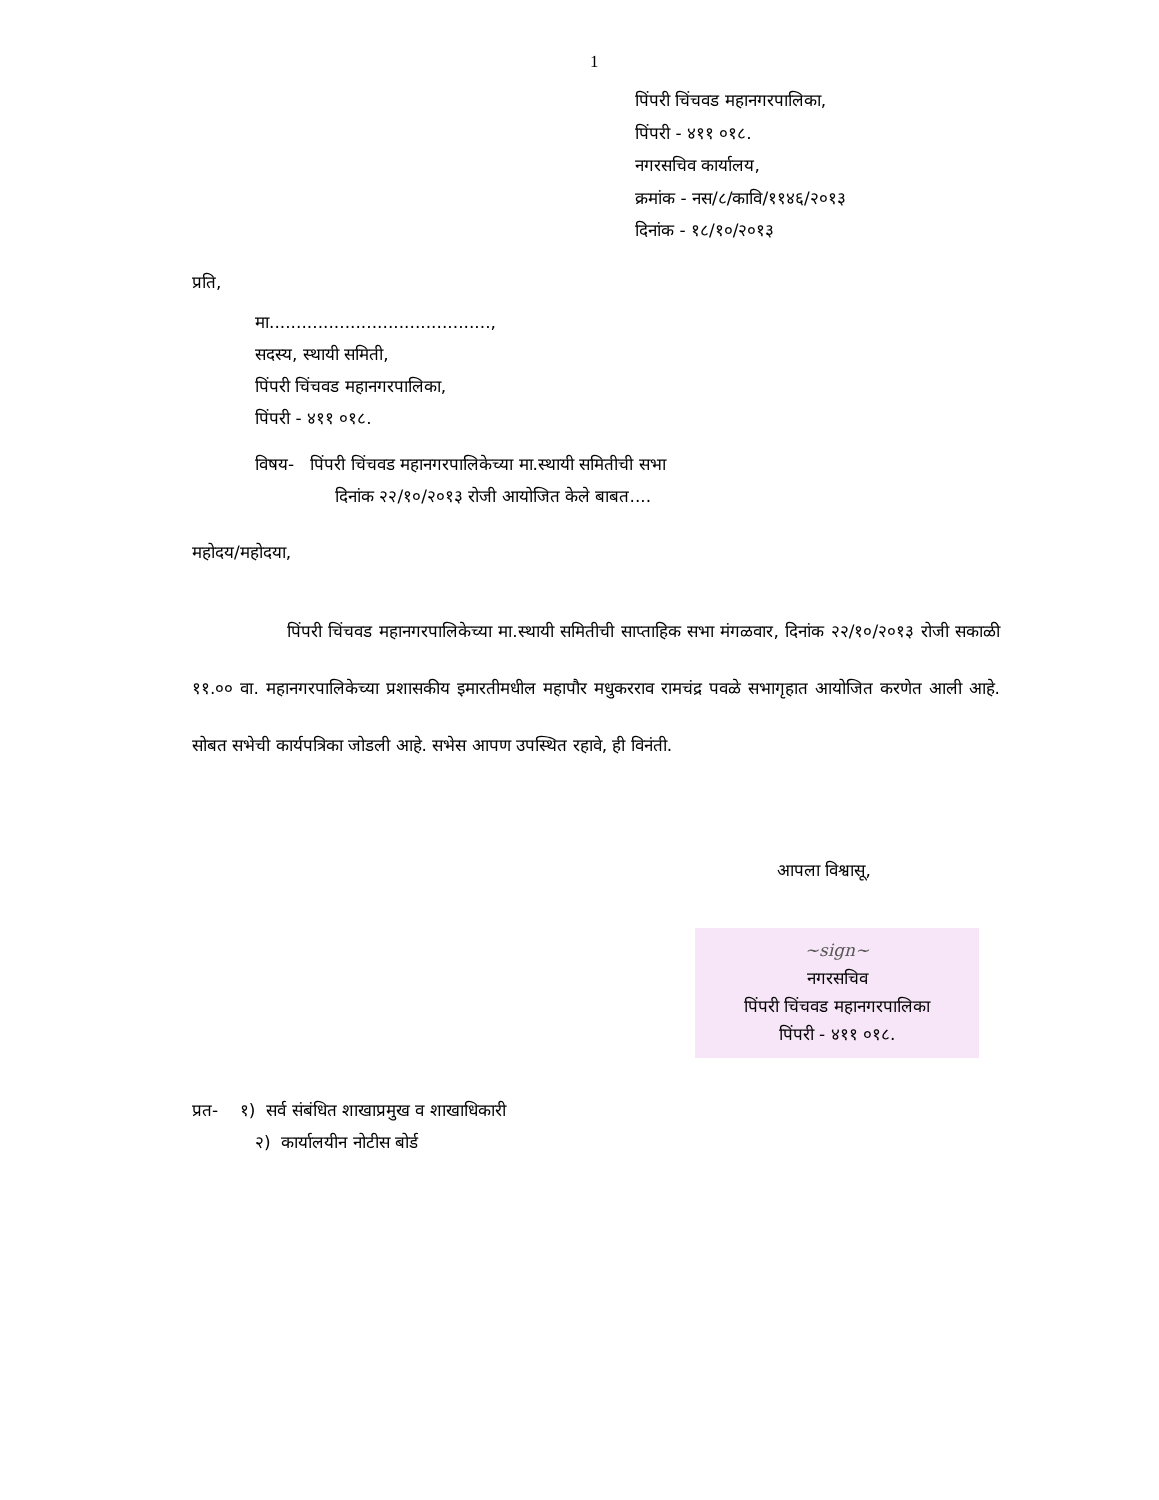1
पिंपरी चिंचवड महानगरपालिका,
पिंपरी - ४११ ०१८.
नगरसचिव कार्यालय,
क्रमांक - नस/८/कावि/११४६/२०१३
दिनांक - १८/१०/२०१३
प्रति,
मा.........................................,
सदस्य, स्थायी समिती,
पिंपरी चिंचवड महानगरपालिका,
पिंपरी - ४११ ०१८.
विषय- पिंपरी चिंचवड महानगरपालिकेच्या मा.स्थायी समितीची सभा
दिनांक २२/१०/२०१३ रोजी आयोजित केले बाबत....
महोदय/महोदया,
पिंपरी चिंचवड महानगरपालिकेच्या मा.स्थायी समितीची साप्ताहिक सभा मंगळवार, दिनांक २२/१०/२०१३ रोजी सकाळी ११.०० वा. महानगरपालिकेच्या प्रशासकीय इमारतीमधील महापौर मधुकरराव रामचंद्र पवळे सभागृहात आयोजित करणेत आली आहे. सोबत सभेची कार्यपत्रिका जोडली आहे. सभेस आपण उपस्थित रहावे, ही विनंती.
आपला विश्वासू,
~sign~
नगरसचिव
पिंपरी चिंचवड महानगरपालिका
पिंपरी - ४११ ०१८.
प्रत- १) सर्व संबंधित शाखाप्रमुख व शाखाधिकारी
२) कार्यालयीन नोटीस बोर्ड